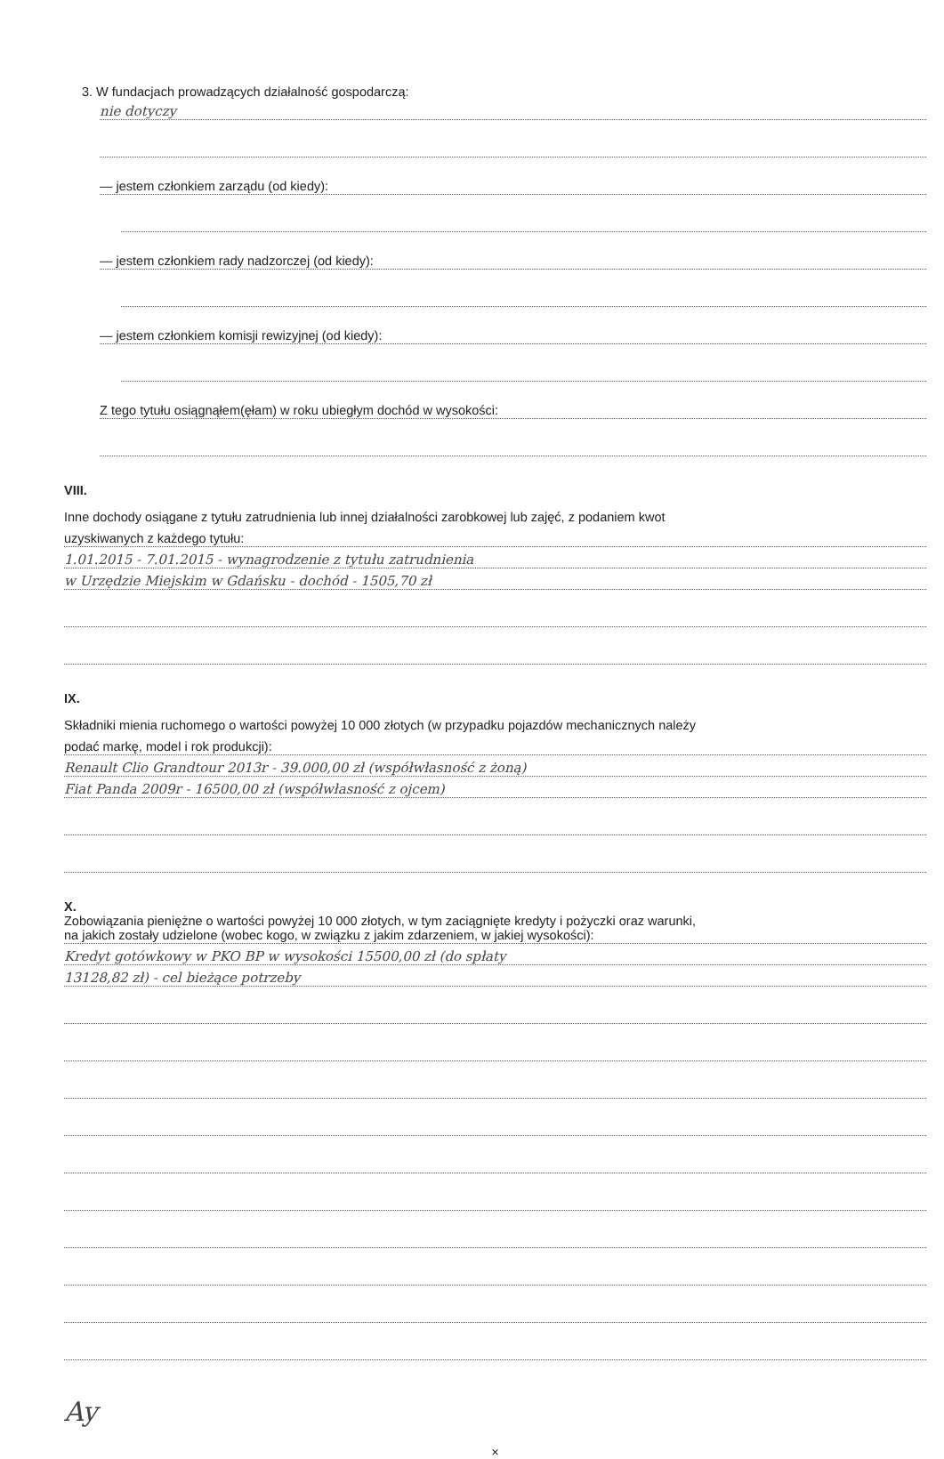3. W fundacjach prowadzących działalność gospodarczą:
nie dotyczy
— jestem członkiem zarządu (od kiedy):
— jestem członkiem rady nadzorczej (od kiedy):
— jestem członkiem komisji rewizyjnej (od kiedy):
Z tego tytułu osiągnąłem(ęłam) w roku ubiegłym dochód w wysokości:
VIII.
Inne dochody osiągane z tytułu zatrudnienia lub innej działalności zarobkowej lub zajęć, z podaniem kwot
uzyskiwanych z każdego tytułu:
1.01.2015 - 7.01.2015 - wynagrodzenie z tytułu zatrudnienia
w Urzędzie Miejskim w Gdańsku - dochód - 1505,70 zł
IX.
Składniki mienia ruchomego o wartości powyżej 10 000 złotych (w przypadku pojazdów mechanicznych należy
podać markę, model i rok produkcji):
Renault Clio Grandtour 2013r - 39.000,00 zł (współwłasność z żoną)
Fiat Panda 2009r - 16500,00 zł (współwłasność z ojcem)
X.
Zobowiązania pieniężne o wartości powyżej 10 000 złotych, w tym zaciągnięte kredyty i pożyczki oraz warunki,
na jakich zostały udzielone (wobec kogo, w związku z jakim zdarzeniem, w jakiej wysokości):
Kredyt gotówkowy w PKO BP w wysokości 15500,00 zł (do spłaty
13128,82 zł) - cel bieżące potrzeby
Ay
×